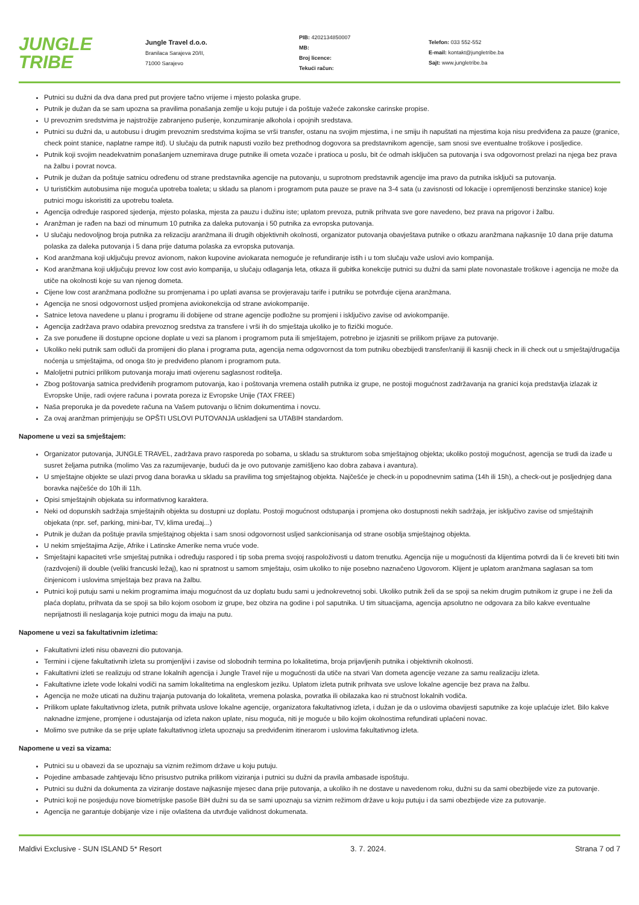JUNGLE
TRIBE
Jungle Travel d.o.o.
Branilaca Sarajeva 20/II,
71000 Sarajevo
PIB: 4202134850007
MB:
Broj licence:
Tekući račun:
Telefon: 033 552-552
E-mail: kontakt@jungletribe.ba
Sajt: www.jungletribe.ba
Putnici su dužni da dva dana pred put provjere tačno vrijeme i mjesto polaska grupe.
Putnik je dužan da se sam upozna sa pravilima ponašanja zemlje u koju putuje i da poštuje važeće zakonske carinske propise.
U prevoznim sredstvima je najstrožije zabranjeno pušenje, konzumiranje alkohola i opojnih sredstava.
Putnici su dužni da, u autobusu i drugim prevoznim sredstvima kojima se vrši transfer, ostanu na svojim mjestima, i ne smiju ih napuštati na mjestima koja nisu predviđena za pauze (granice, check point stanice, naplatne rampe itd). U slučaju da putnik napusti vozilo bez prethodnog dogovora sa predstavnikom agencije, sam snosi sve eventualne troškove i posljedice.
Putnik koji svojim neadekvatnim ponašanjem uznemirava druge putnike ili ometa vozače i pratioca u poslu, bit će odmah isključen sa putovanja i sva odgovornost prelazi na njega bez prava na žalbu i povrat novca.
Putnik je dužan da poštuje satnicu određenu od strane predstavnika agencije na putovanju, u suprotnom predstavnik agencije ima pravo da putnika isključi sa putovanja.
U turističkim autobusima nije moguća upotreba toaleta; u skladu sa planom i programom puta pauze se prave na 3-4 sata (u zavisnosti od lokacije i opremljenosti benzinske stanice) koje putnici mogu iskoristiti za upotrebu toaleta.
Agencija određuje raspored sjedenja, mjesto polaska, mjesta za pauzu i dužinu iste; uplatom prevoza, putnik prihvata sve gore navedeno, bez prava na prigovor i žalbu.
Aranžman je rađen na bazi od minumum 10 putnika za daleka putovanja i 50 putnika za evropska putovanja.
U slučaju nedovoljnog broja putnika za relizaciju aranžmana ili drugih objektivnih okolnosti, organizator putovanja obavještava putnike o otkazu aranžmana najkasnije 10 dana prije datuma polaska za daleka putovanja i 5 dana prije datuma polaska za evropska putovanja.
Kod aranžmana koji uključuju prevoz avionom, nakon kupovine aviokarata nemoguće je refundiranje istih i u tom slučaju važe uslovi avio kompanija.
Kod aranžmana koji uključuju prevoz low cost avio kompanija, u slučaju odlaganja leta, otkaza ili gubitka konekcije putnici su dužni da sami plate novonastale troškove i agencija ne može da utiče na okolnosti koje su van njenog dometa.
Cijene low cost aranžmana podložne su promjenama i po uplati avansa se provjeravaju tarife i putniku se potvrđuje cijena aranžmana.
Agencija ne snosi odgovornost usljed promjena aviokonekcija od strane aviokompanije.
Satnice letova navedene u planu i programu ili dobijene od strane agencije podložne su promjeni i isključivo zavise od aviokompanije.
Agencija zadržava pravo odabira prevoznog sredstva za transfere i vrši ih do smještaja ukoliko je to fizički moguće.
Za sve ponuđene ili dostupne opcione doplate u vezi sa planom i programom puta ili smještajem, potrebno je izjasniti se prilikom prijave za putovanje.
Ukoliko neki putnik sam odluči da promijeni dio plana i programa puta, agencija nema odgovornost da tom putniku obezbijedi transfer/raniji ili kasniji check in ili check out u smještaj/drugačija noćenja u smještajima, od onoga što je predviđeno planom i programom puta.
Maloljetni putnici prilikom putovanja moraju imati ovjerenu saglasnost roditelja.
Zbog poštovanja satnica predviđenih programom putovanja, kao i poštovanja vremena ostalih putnika iz grupe, ne postoji mogućnost zadržavanja na granici koja predstavlja izlazak iz Evropske Unije, radi ovjere računa i povrata poreza iz Evropske Unije (TAX FREE)
Naša preporuka je da povedete računa na Vašem putovanju o ličnim dokumentima i novcu.
Za ovaj aranžman primjenjuju se OPŠTI USLOVI PUTOVANJA uskladjeni sa UTABIH standardom.
Napomene u vezi sa smještajem:
Organizator putovanja, JUNGLE TRAVEL, zadržava pravo rasporeda po sobama, u skladu sa strukturom soba smještajnog objekta; ukoliko postoji mogućnost, agencija se trudi da izađe u susret željama putnika (molimo Vas za razumijevanje, budući da je ovo putovanje zamišljeno kao dobra zabava i avantura).
U smještajne objekte se ulazi prvog dana boravka u skladu sa pravilima tog smještajnog objekta. Najčešće je check-in u popodnevnim satima (14h ili 15h), a check-out je posljednjeg dana boravka najčešće do 10h ili 11h.
Opisi smještajnih objekata su informativnog karaktera.
Neki od dopunskih sadržaja smještajnih objekta su dostupni uz doplatu. Postoji mogućnost odstupanja i promjena oko dostupnosti nekih sadržaja, jer isključivo zavise od smještajnih objekata (npr. sef, parking, mini-bar, TV, klima uređaj...)
Putnik je dužan da poštuje pravila smještajnog objekta i sam snosi odgovornost usljed sankcionisanja od strane osoblja smještajnog objekta.
U nekim smještajima Azije, Afrike i Latinske Amerike nema vruće vode.
Smještajni kapaciteti vrše smještaj putnika i određuju raspored i tip soba prema svojoj raspoloživosti u datom trenutku. Agencija nije u mogućnosti da klijentima potvrdi da li će kreveti biti twin (razdvojeni) ili double (veliki francuski ležaj), kao ni spratnost u samom smještaju, osim ukoliko to nije posebno naznačeno Ugovorom. Klijent je uplatom aranžmana saglasan sa tom činjenicom i uslovima smještaja bez prava na žalbu.
Putnici koji putuju sami u nekim programima imaju mogućnost da uz doplatu budu sami u jednokrevetnoj sobi. Ukoliko putnik želi da se spoji sa nekim drugim putnikom iz grupe i ne želi da plaća doplatu, prihvata da se spoji sa bilo kojom osobom iz grupe, bez obzira na godine i pol saputnika. U tim situacijama, agencija apsolutno ne odgovara za bilo kakve eventualne neprijatnosti ili neslaganja koje putnici mogu da imaju na putu.
Napomene u vezi sa fakultativnim izletima:
Fakultativni izleti nisu obavezni dio putovanja.
Termini i cijene fakultativnih izleta su promjenljivi i zavise od slobodnih termina po lokalitetima, broja prijavljenih putnika i objektivnih okolnosti.
Fakultativni izleti se realizuju od strane lokalnih agencija i Jungle Travel nije u mogućnosti da utiče na stvari Van dometa agencije vezane za samu realizaciju izleta.
Fakultativne izlete vode lokalni vodiči na samim lokalitetima na engleskom jeziku. Uplatom izleta putnik prihvata sve uslove lokalne agencije bez prava na žalbu.
Agencija ne može uticati na dužinu trajanja putovanja do lokaliteta, vremena polaska, povratka ili obilazaka kao ni stručnost lokalnih vodiča.
Prilikom uplate fakultativnog izleta, putnik prihvata uslove lokalne agencije, organizatora fakultativnog izleta, i dužan je da o uslovima obavijesti saputnike za koje uplaćuje izlet. Bilo kakve naknadne izmjene, promjene i odustajanja od izleta nakon uplate, nisu moguća, niti je moguće u bilo kojim okolnostima refundirati uplaćeni novac.
Molimo sve putnike da se prije uplate fakultativnog izleta upoznaju sa predviđenim itinerarom i uslovima fakultativnog izleta.
Napomene u vezi sa vizama:
Putnici su u obavezi da se upoznaju sa viznim režimom države u koju putuju.
Pojedine ambasade zahtjevaju lično prisustvo putnika prilikom viziranja i putnici su dužni da pravila ambasade ispoštuju.
Putnici su dužni da dokumenta za viziranje dostave najkasnije mjesec dana prije putovanja, a ukoliko ih ne dostave u navedenom roku, dužni su da sami obezbijede vize za putovanje.
Putnici koji ne posjeduju nove biometrijske pasoše BiH dužni su da se sami upoznaju sa viznim režimom države u koju putuju i da sami obezbijede vize za putovanje.
Agencija ne garantuje dobijanje vize i nije ovlaštena da utvrđuje validnost dokumenata.
Maldivi Exclusive - SUN ISLAND 5* Resort 3. 7. 2024. Strana 7 od 7